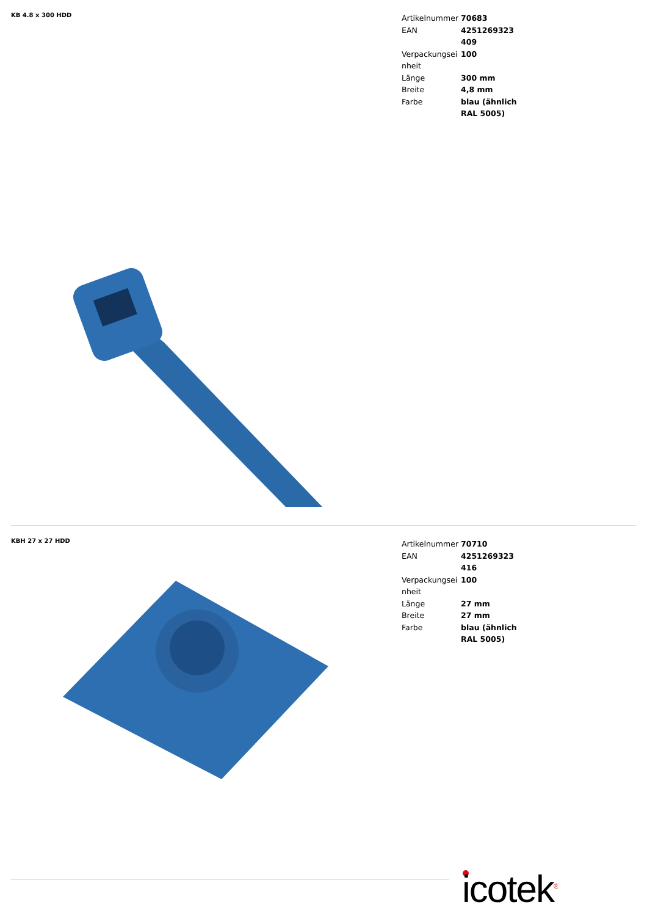KB 4.8 x 300 HDD
| Artikelnummer | 70683 |
| EAN | 4251269323 409 |
| Verpackungseinheit | 100 |
| Länge | 300 mm |
| Breite | 4,8 mm |
| Farbe | blau (ähnlich RAL 5005) |
KBH 27 x 27 HDD
| Artikelnummer | 70710 |
| EAN | 4251269323 416 |
| Verpackungseinheit | 100 |
| Länge | 27 mm |
| Breite | 27 mm |
| Farbe | blau (ähnlich RAL 5005) |
icotek<sup>®</sup>